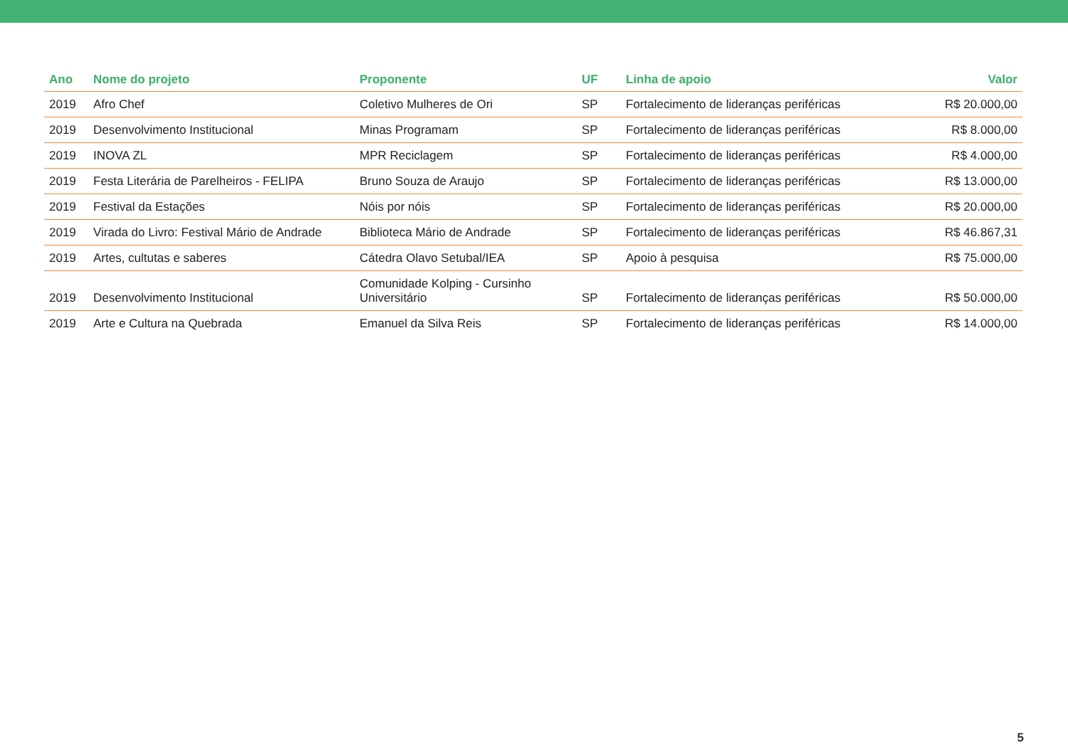| Ano | Nome do projeto | Proponente | UF | Linha de apoio | Valor |
| --- | --- | --- | --- | --- | --- |
| 2019 | Afro Chef | Coletivo Mulheres de Ori | SP | Fortalecimento de lideranças periféricas | R$ 20.000,00 |
| 2019 | Desenvolvimento Institucional | Minas Programam | SP | Fortalecimento de lideranças periféricas | R$ 8.000,00 |
| 2019 | INOVA ZL | MPR Reciclagem | SP | Fortalecimento de lideranças periféricas | R$ 4.000,00 |
| 2019 | Festa Literária de Parelheiros - FELIPA | Bruno Souza de Araujo | SP | Fortalecimento de lideranças periféricas | R$ 13.000,00 |
| 2019 | Festival da Estações | Nóis por nóis | SP | Fortalecimento de lideranças periféricas | R$ 20.000,00 |
| 2019 | Virada do Livro: Festival Mário de Andrade | Biblioteca Mário de Andrade | SP | Fortalecimento de lideranças periféricas | R$ 46.867,31 |
| 2019 | Artes, cultutas e saberes | Cátedra Olavo Setubal/IEA | SP | Apoio à pesquisa | R$ 75.000,00 |
| 2019 | Desenvolvimento Institucional | Comunidade Kolping - Cursinho Universitário | SP | Fortalecimento de lideranças periféricas | R$ 50.000,00 |
| 2019 | Arte e Cultura na Quebrada | Emanuel da Silva Reis | SP | Fortalecimento de lideranças periféricas | R$ 14.000,00 |
5